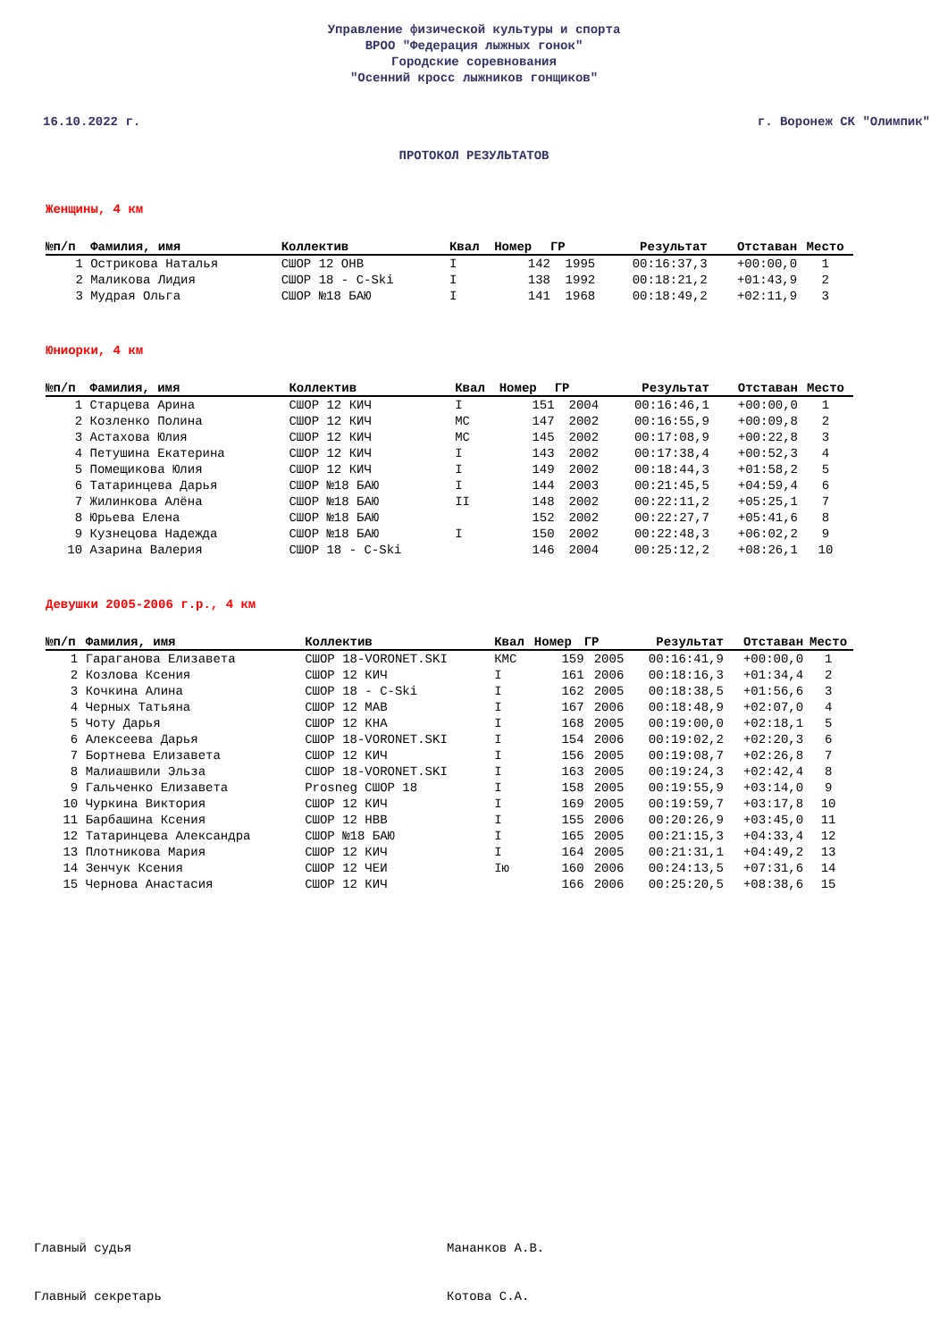Управление физической культуры и спорта
ВРОО "Федерация лыжных гонок"
Городские соревнования
"Осенний кросс лыжников гонщиков"
16.10.2022 г. г. Воронеж СК "Олимпик"
ПРОТОКОЛ РЕЗУЛЬТАТОВ
Женщины, 4 км
| №п/п | Фамилия, имя | Коллектив | Квал | Номер | ГР | Результат | Отставан | Место |
| --- | --- | --- | --- | --- | --- | --- | --- | --- |
| 1 | Острикова Наталья | СШОР 12 ОНВ | I | 142 | 1995 | 00:16:37,3 | +00:00,0 | 1 |
| 2 | Маликова Лидия | СШОР 18 - C-Ski | I | 138 | 1992 | 00:18:21,2 | +01:43,9 | 2 |
| 3 | Мудрая Ольга | СШОР №18 БАЮ | I | 141 | 1968 | 00:18:49,2 | +02:11,9 | 3 |
Юниорки, 4 км
| №п/п | Фамилия, имя | Коллектив | Квал | Номер | ГР | Результат | Отставан | Место |
| --- | --- | --- | --- | --- | --- | --- | --- | --- |
| 1 | Старцева Арина | СШОР 12 КИЧ | I | 151 | 2004 | 00:16:46,1 | +00:00,0 | 1 |
| 2 | Козленко Полина | СШОР 12 КИЧ | МС | 147 | 2002 | 00:16:55,9 | +00:09,8 | 2 |
| 3 | Астахова Юлия | СШОР 12 КИЧ | МС | 145 | 2002 | 00:17:08,9 | +00:22,8 | 3 |
| 4 | Петушина Екатерина | СШОР 12 КИЧ | I | 143 | 2002 | 00:17:38,4 | +00:52,3 | 4 |
| 5 | Помещикова Юлия | СШОР 12 КИЧ | I | 149 | 2002 | 00:18:44,3 | +01:58,2 | 5 |
| 6 | Татаринцева Дарья | СШОР №18 БАЮ | I | 144 | 2003 | 00:21:45,5 | +04:59,4 | 6 |
| 7 | Жилинкова Алёна | СШОР №18 БАЮ | II | 148 | 2002 | 00:22:11,2 | +05:25,1 | 7 |
| 8 | Юрьева Елена | СШОР №18 БАЮ | | 152 | 2002 | 00:22:27,7 | +05:41,6 | 8 |
| 9 | Кузнецова Надежда | СШОР №18 БАЮ | I | 150 | 2002 | 00:22:48,3 | +06:02,2 | 9 |
| 10 | Азарина Валерия | СШОР 18 - C-Ski | | 146 | 2004 | 00:25:12,2 | +08:26,1 | 10 |
Девушки 2005-2006 г.р., 4 км
| №п/п | Фамилия, имя | Коллектив | Квал | Номер | ГР | Результат | Отставан | Место |
| --- | --- | --- | --- | --- | --- | --- | --- | --- |
| 1 | Гараганова Елизавета | СШОР 18-VORONET.SKI | КМС | 159 | 2005 | 00:16:41,9 | +00:00,0 | 1 |
| 2 | Козлова Ксения | СШОР 12 КИЧ | I | 161 | 2006 | 00:18:16,3 | +01:34,4 | 2 |
| 3 | Кочкина Алина | СШОР 18 - C-Ski | I | 162 | 2005 | 00:18:38,5 | +01:56,6 | 3 |
| 4 | Черных Татьяна | СШОР 12 МАВ | I | 167 | 2006 | 00:18:48,9 | +02:07,0 | 4 |
| 5 | Чоту Дарья | СШОР 12 КНА | I | 168 | 2005 | 00:19:00,0 | +02:18,1 | 5 |
| 6 | Алексеева Дарья | СШОР 18-VORONET.SKI | I | 154 | 2006 | 00:19:02,2 | +02:20,3 | 6 |
| 7 | Бортнева Елизавета | СШОР 12 КИЧ | I | 156 | 2005 | 00:19:08,7 | +02:26,8 | 7 |
| 8 | Малиашвили Эльза | СШОР 18-VORONET.SKI | I | 163 | 2005 | 00:19:24,3 | +02:42,4 | 8 |
| 9 | Гальченко Елизавета | Prosneg СШОР 18 | I | 158 | 2005 | 00:19:55,9 | +03:14,0 | 9 |
| 10 | Чуркина Виктория | СШОР 12 КИЧ | I | 169 | 2005 | 00:19:59,7 | +03:17,8 | 10 |
| 11 | Барбашина Ксения | СШОР 12 НВВ | I | 155 | 2006 | 00:20:26,9 | +03:45,0 | 11 |
| 12 | Татаринцева Александра | СШОР №18 БАЮ | I | 165 | 2005 | 00:21:15,3 | +04:33,4 | 12 |
| 13 | Плотникова Мария | СШОР 12 КИЧ | I | 164 | 2005 | 00:21:31,1 | +04:49,2 | 13 |
| 14 | Зенчук Ксения | СШОР 12 ЧЕИ | Iю | 160 | 2006 | 00:24:13,5 | +07:31,6 | 14 |
| 15 | Чернова Анастасия | СШОР 12 КИЧ | | 166 | 2006 | 00:25:20,5 | +08:38,6 | 15 |
Главный судья Мананков А.В.
Главный секретарь Котова С.А.